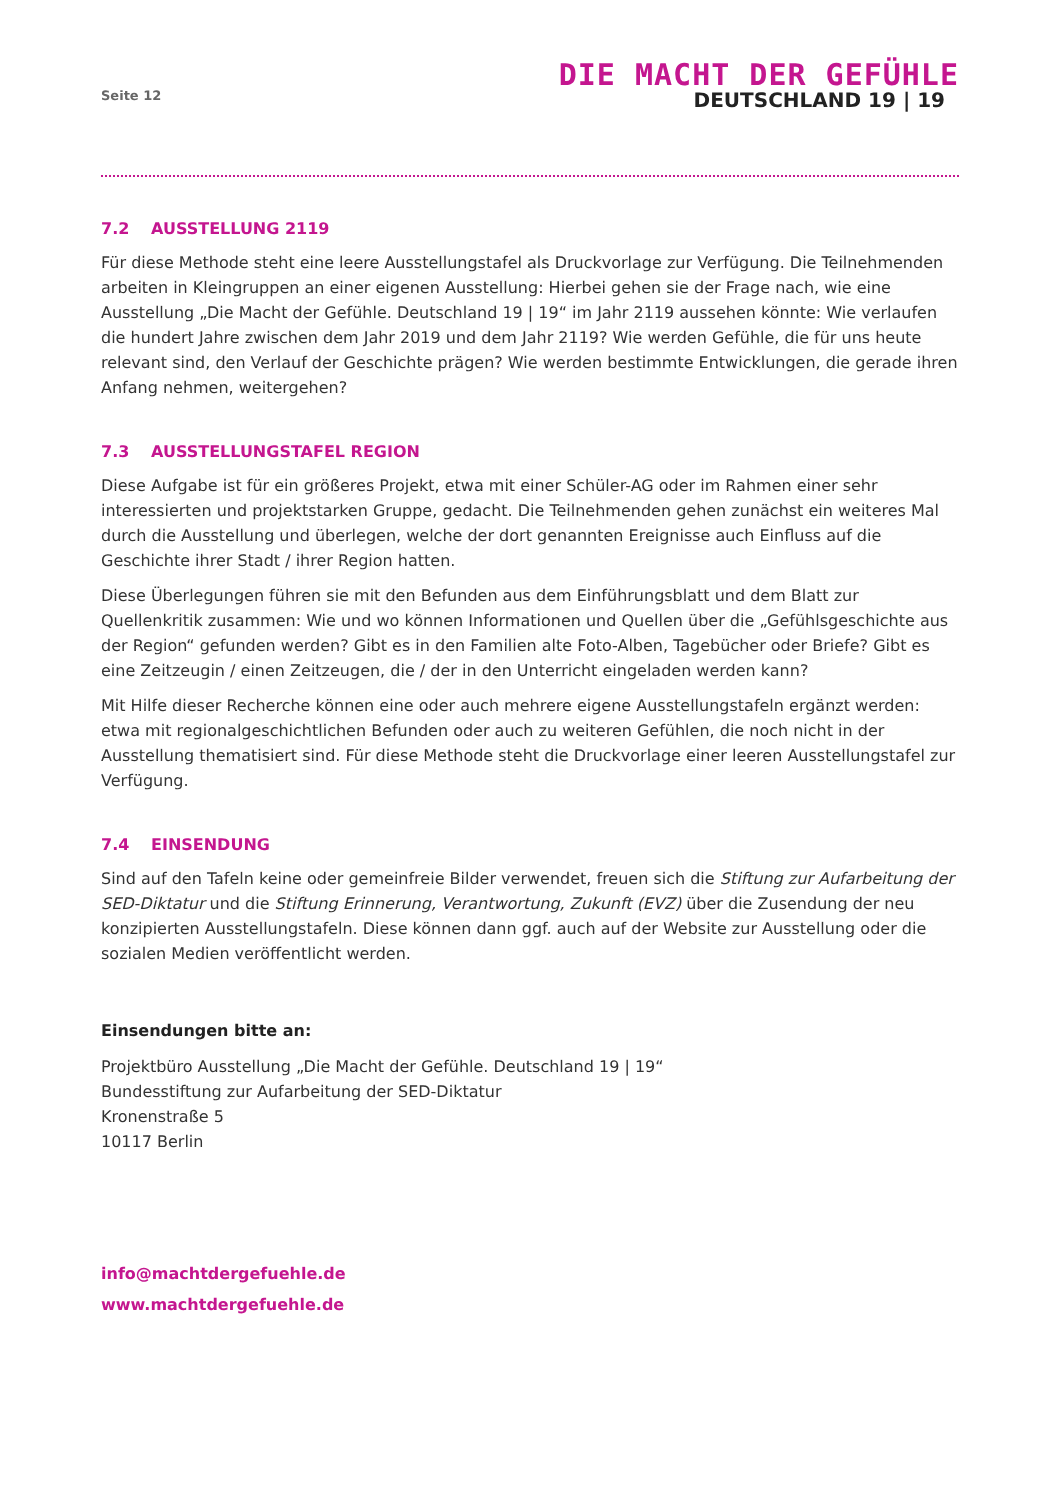Seite 12
DIE MACHT DER GEFÜHLE
DEUTSCHLAND 19 | 19
7.2 AUSSTELLUNG 2119
Für diese Methode steht eine leere Ausstellungstafel als Druckvorlage zur Verfügung. Die Teilnehmenden arbeiten in Kleingruppen an einer eigenen Ausstellung: Hierbei gehen sie der Frage nach, wie eine Ausstellung „Die Macht der Gefühle. Deutschland 19 | 19“ im Jahr 2119 aussehen könnte: Wie verlaufen die hundert Jahre zwischen dem Jahr 2019 und dem Jahr 2119? Wie werden Gefühle, die für uns heute relevant sind, den Verlauf der Geschichte prägen? Wie werden bestimmte Entwicklungen, die gerade ihren Anfang nehmen, weitergehen?
7.3 AUSSTELLUNGSTAFEL REGION
Diese Aufgabe ist für ein größeres Projekt, etwa mit einer Schüler-AG oder im Rahmen einer sehr interessierten und projektstarken Gruppe, gedacht. Die Teilnehmenden gehen zunächst ein weiteres Mal durch die Ausstellung und überlegen, welche der dort genannten Ereignisse auch Einfluss auf die Geschichte ihrer Stadt / ihrer Region hatten.
Diese Überlegungen führen sie mit den Befunden aus dem Einführungsblatt und dem Blatt zur Quellenkritik zusammen: Wie und wo können Informationen und Quellen über die „Gefühlsgeschichte aus der Region“ gefunden werden? Gibt es in den Familien alte Foto-Alben, Tagebücher oder Briefe? Gibt es eine Zeitzeugin / einen Zeitzeugen, die / der in den Unterricht eingeladen werden kann?
Mit Hilfe dieser Recherche können eine oder auch mehrere eigene Ausstellungstafeln ergänzt werden: etwa mit regionalgeschichtlichen Befunden oder auch zu weiteren Gefühlen, die noch nicht in der Ausstellung thematisiert sind. Für diese Methode steht die Druckvorlage einer leeren Ausstellungstafel zur Verfügung.
7.4 EINSENDUNG
Sind auf den Tafeln keine oder gemeinfreie Bilder verwendet, freuen sich die Stiftung zur Aufarbeitung der SED-Diktatur und die Stiftung Erinnerung, Verantwortung, Zukunft (EVZ) über die Zusendung der neu konzipierten Ausstellungstafeln. Diese können dann ggf. auch auf der Website zur Ausstellung oder die sozialen Medien veröffentlicht werden.
Einsendungen bitte an:
Projektbüro Ausstellung „Die Macht der Gefühle. Deutschland 19 | 19“
Bundesstiftung zur Aufarbeitung der SED-Diktatur
Kronenstraße 5
10117 Berlin
info@machtdergefuehle.de
www.machtdergefuehle.de